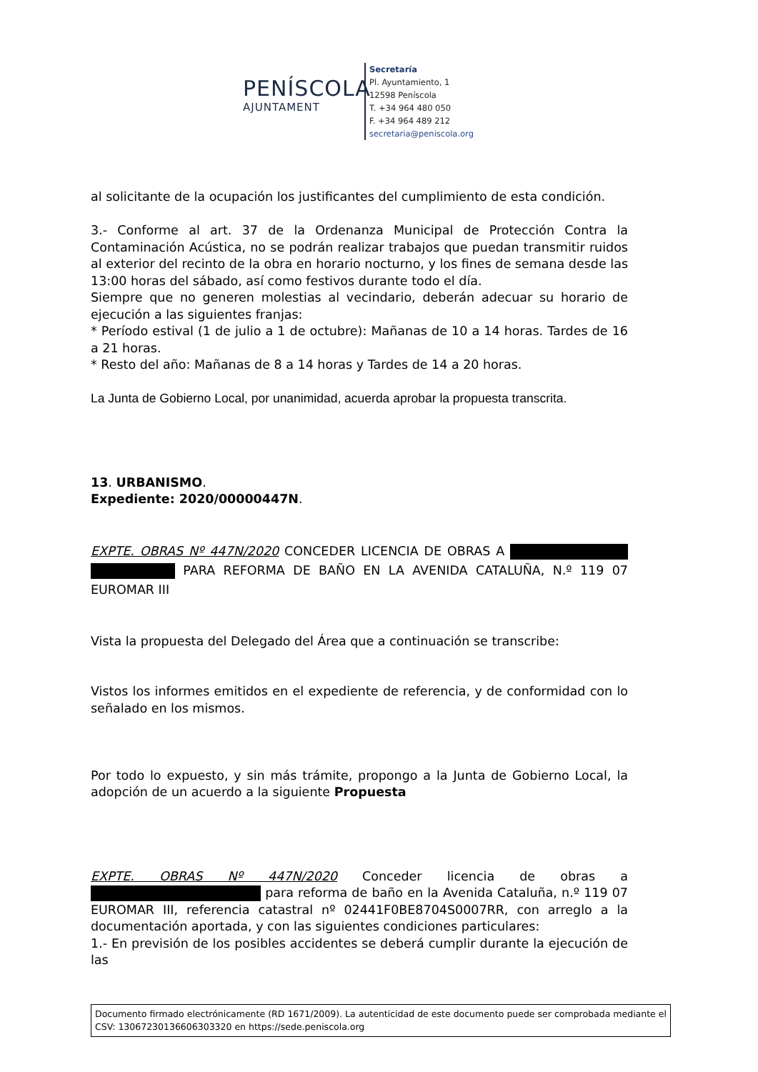PENÍSCOLA
AJUNTAMENT
Secretaría
Pl. Ayuntamiento, 1
12598 Peníscola
T. +34 964 480 050
F. +34 964 489 212
secretaria@peniscola.org
al solicitante de la ocupación los justificantes del cumplimiento de esta condición.
3.- Conforme al art. 37 de la Ordenanza Municipal de Protección Contra la Contaminación Acústica, no se podrán realizar trabajos que puedan transmitir ruidos al exterior del recinto de la obra en horario nocturno, y los fines de semana desde las 13:00 horas del sábado, así como festivos durante todo el día.
Siempre que no generen molestias al vecindario, deberán adecuar su horario de ejecución a las siguientes franjas:
* Período estival (1 de julio a 1 de octubre): Mañanas de 10 a 14 horas. Tardes de 16 a 21 horas.
* Resto del año: Mañanas de 8 a 14 horas y Tardes de 14 a 20 horas.
La Junta de Gobierno Local, por unanimidad, acuerda aprobar la propuesta transcrita.
13. URBANISMO.
Expediente: 2020/00000447N.
EXPTE. OBRAS Nº 447N/2020 CONCEDER LICENCIA DE OBRAS A PARA REFORMA DE BAÑO EN LA AVENIDA CATALUÑA, N.º 119 07 EUROMAR III
Vista la propuesta del Delegado del Área que a continuación se transcribe:
Vistos los informes emitidos en el expediente de referencia, y de conformidad con lo señalado en los mismos.
Por todo lo expuesto, y sin más trámite, propongo a la Junta de Gobierno Local, la adopción de un acuerdo a la siguiente Propuesta
EXPTE. OBRAS Nº 447N/2020 Conceder licencia de obras a para reforma de baño en la Avenida Cataluña, n.º 119 07 EUROMAR III, referencia catastral nº 02441F0BE8704S0007RR, con arreglo a la documentación aportada, y con las siguientes condiciones particulares:
1.- En previsión de los posibles accidentes se deberá cumplir durante la ejecución de las
Documento firmado electrónicamente (RD 1671/2009). La autenticidad de este documento puede ser comprobada mediante el CSV: 13067230136606303320 en https://sede.peniscola.org